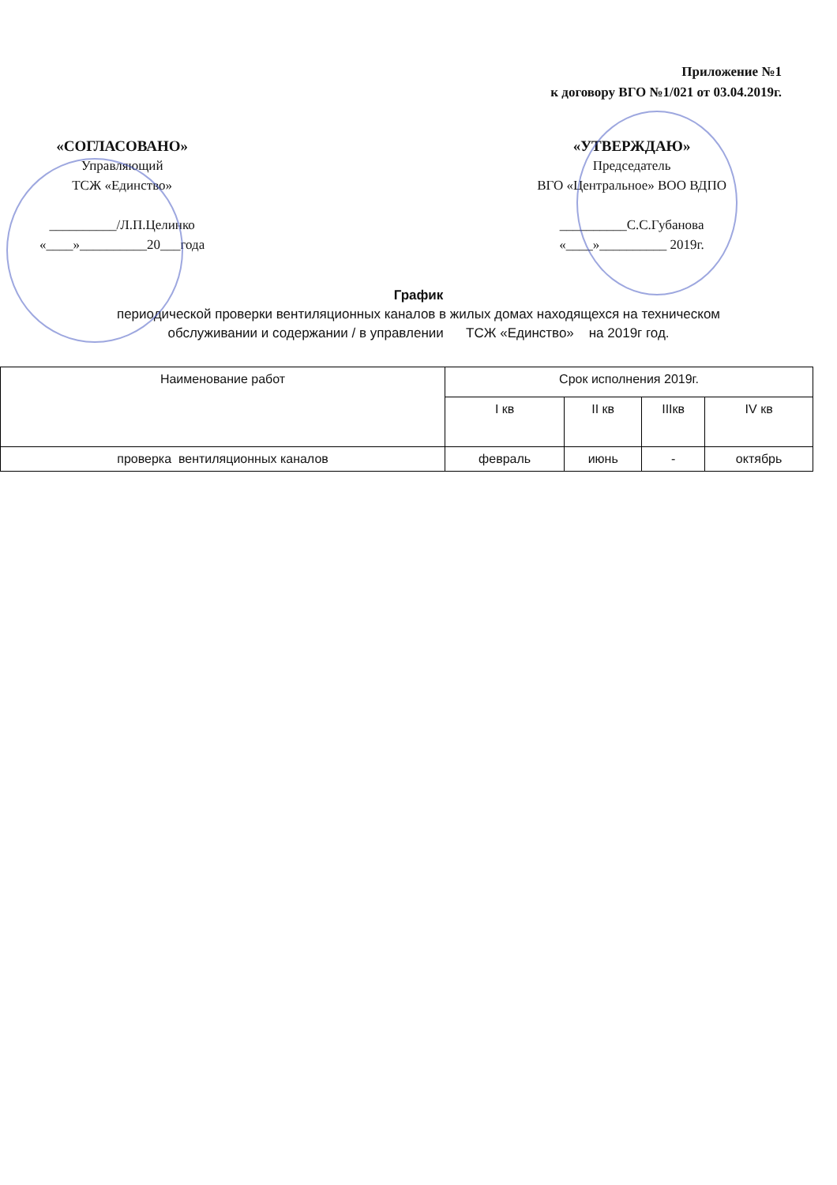Приложение №1
к договору ВГО №1/021 от 03.04.2019г.
«СОГЛАСОВАНО»
Управляющий
ТСЖ «Единство»
__________/Л.П.Целинко
«____»__________20___года
«УТВЕРЖДАЮ»
Председатель
ВГО «Центральное» ВОО ВДПО
__________С.С.Губанова
«____»__________ 2019г.
График
периодической проверки вентиляционных каналов в жилых домах находящехся на техническом
обслуживании и содержании / в управлении ТСЖ «Единство» на 2019г год.
| Наименование работ | Срок исполнения 2019г. | | | |
| --- | --- | --- | --- | --- |
| | I кв | II кв | IIIкв | IV кв |
| проверка вентиляционных каналов | февраль | июнь | - | октябрь |